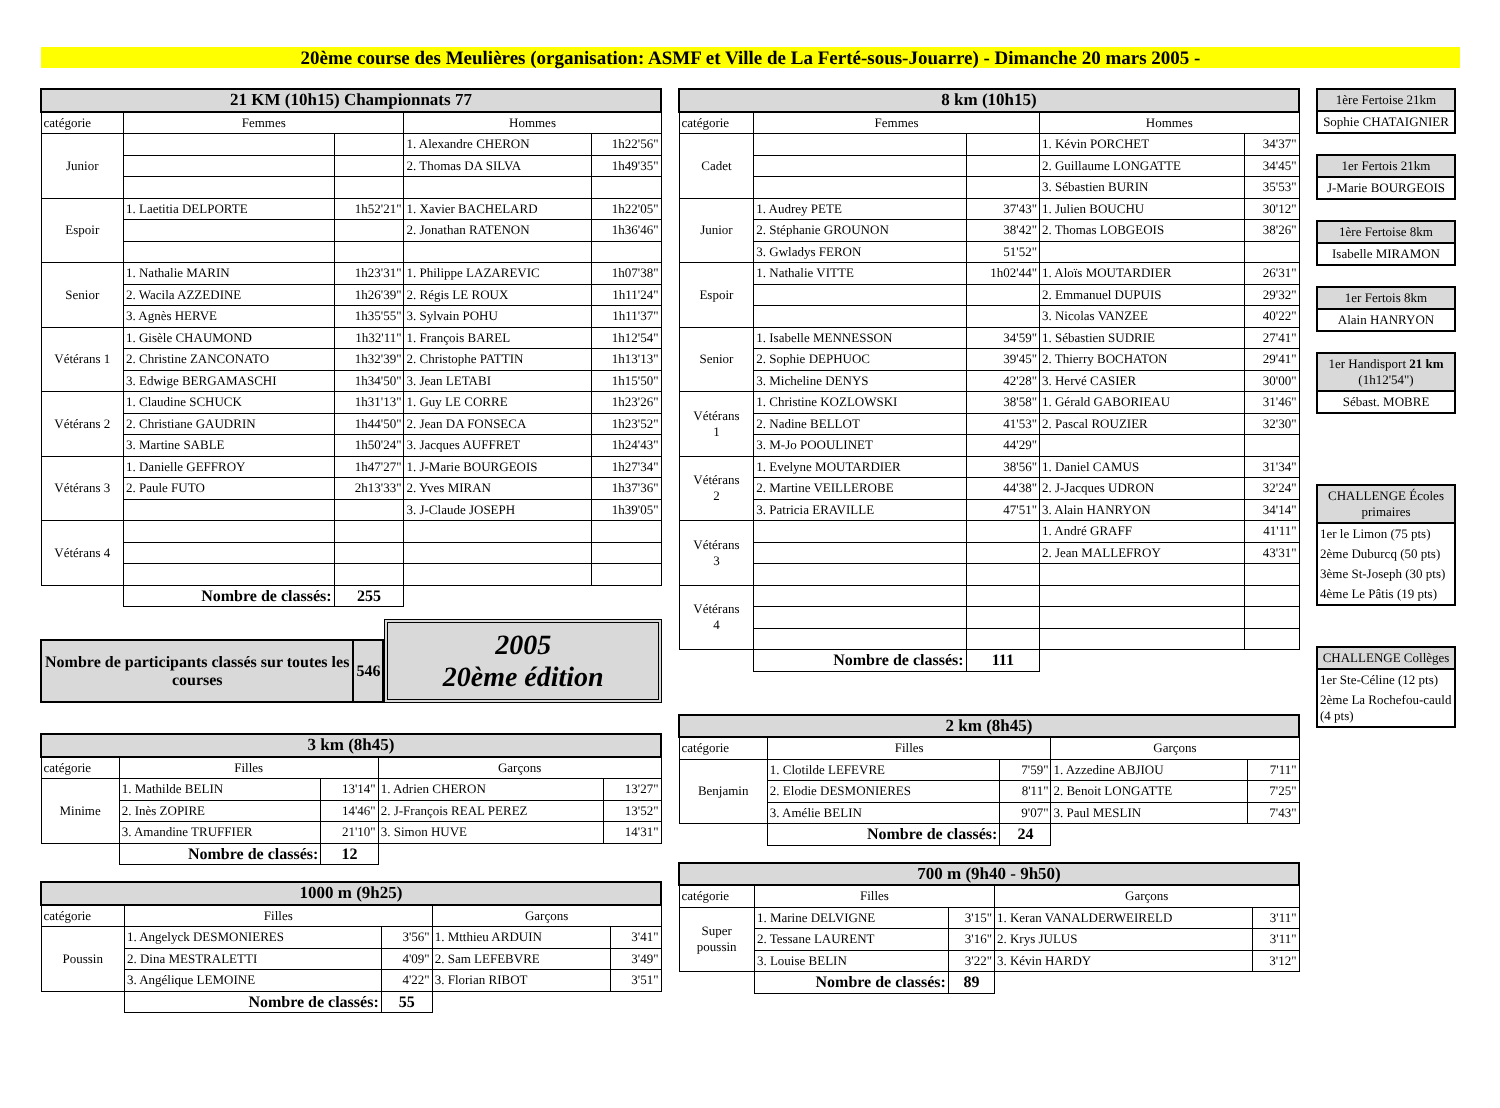20ème course des Meulières (organisation: ASMF et Ville de La Ferté-sous-Jouarre) - Dimanche 20 mars 2005 -
| 21 KM (10h15) Championnats 77 | | | | |
| --- | --- | --- | --- | --- |
| catégorie | Femmes | | Hommes | |
| Junior | | | 1. Alexandre CHERON | 1h22'56" |
| | | | 2. Thomas DA SILVA | 1h49'35" |
| Espoir | 1. Laetitia DELPORTE | 1h52'21" | 1. Xavier BACHELARD | 1h22'05" |
| | | | 2. Jonathan RATENON | 1h36'46" |
| Senior | 1. Nathalie MARIN | 1h23'31" | 1. Philippe LAZAREVIC | 1h07'38" |
| | 2. Wacila AZZEDINE | 1h26'39" | 2. Régis LE ROUX | 1h11'24" |
| | 3. Agnès HERVE | 1h35'55" | 3. Sylvain POHU | 1h11'37" |
| Vétérans 1 | 1. Gisèle CHAUMOND | 1h32'11" | 1. François BAREL | 1h12'54" |
| | 2. Christine ZANCONATO | 1h32'39" | 2. Christophe PATTIN | 1h13'13" |
| | 3. Edwige BERGAMASCHI | 1h34'50" | 3. Jean LETABI | 1h15'50" |
| Vétérans 2 | 1. Claudine SCHUCK | 1h31'13" | 1. Guy LE CORRE | 1h23'26" |
| | 2. Christiane GAUDRIN | 1h44'50" | 2. Jean DA FONSECA | 1h23'52" |
| | 3. Martine SABLE | 1h50'24" | 3. Jacques AUFFRET | 1h24'43" |
| Vétérans 3 | 1. Danielle GEFFROY | 1h47'27" | 1. J-Marie BOURGEOIS | 1h27'34" |
| | 2. Paule FUTO | 2h13'33" | 2. Yves MIRAN | 1h37'36" |
| | | | 3. J-Claude JOSEPH | 1h39'05" |
| Vétérans 4 | | | | |
| | Nombre de classés: | 255 | | |
| Nombre de participants classés sur toutes les courses | 546 |
2005
20ème édition
| 3 km (8h45) | | | | |
| --- | --- | --- | --- | --- |
| catégorie | Filles | | Garçons | |
| Minime | 1. Mathilde BELIN | 13'14" | 1. Adrien CHERON | 13'27" |
| | 2. Inès ZOPIRE | 14'46" | 2. J-François REAL PEREZ | 13'52" |
| | 3. Amandine TRUFFIER | 21'10" | 3. Simon HUVE | 14'31" |
| | Nombre de classés: | 12 | | |
| 1000 m (9h25) | | | | |
| --- | --- | --- | --- | --- |
| catégorie | Filles | | Garçons | |
| Poussin | 1. Angelyck DESMONIERES | 3'56" | 1. Mtthieu ARDUIN | 3'41" |
| | 2. Dina MESTRALETTI | 4'09" | 2. Sam LEFEBVRE | 3'49" |
| | 3. Angélique LEMOINE | 4'22" | 3. Florian RIBOT | 3'51" |
| | Nombre de classés: | 55 | | |
| 8 km (10h15) | | | | |
| --- | --- | --- | --- | --- |
| catégorie | Femmes | | Hommes | |
| Cadet | | | 1. Kévin PORCHET | 34'37" |
| | | | 2. Guillaume LONGATTE | 34'45" |
| | | | 3. Sébastien BURIN | 35'53" |
| Junior | 1. Audrey PETE | 37'43" | 1. Julien BOUCHU | 30'12" |
| | 2. Stéphanie GROUNON | 38'42" | 2. Thomas LOBGEOIS | 38'26" |
| | 3. Gwladys FERON | 51'52" | | |
| Espoir | 1. Nathalie VITTE | 1h02'44" | 1. Aloïs MOUTARDIER | 26'31" |
| | | | 2. Emmanuel DUPUIS | 29'32" |
| | | | 3. Nicolas VANZEE | 40'22" |
| Senior | 1. Isabelle MENNESSON | 34'59" | 1. Sébastien SUDRIE | 27'41" |
| | 2. Sophie DEPHUOC | 39'45" | 2. Thierry BOCHATON | 29'41" |
| | 3. Micheline DENYS | 42'28" | 3. Hervé CASIER | 30'00" |
| Vétérans 1 | 1. Christine KOZLOWSKI | 38'58" | 1. Gérald GABORIEAU | 31'46" |
| | 2. Nadine BELLOT | 41'53" | 2. Pascal ROUZIER | 32'30" |
| | 3. M-Jo POOULINET | 44'29" | | |
| Vétérans 2 | 1. Evelyne MOUTARDIER | 38'56" | 1. Daniel CAMUS | 31'34" |
| | 2. Martine VEILLEROBE | 44'38" | 2. J-Jacques UDRON | 32'24" |
| | 3. Patricia ERAVILLE | 47'51" | 3. Alain HANRYON | 34'14" |
| Vétérans 3 | | | 1. André GRAFF | 41'11" |
| | | | 2. Jean MALLEFROY | 43'31" |
| Vétérans 4 | | | | |
| | Nombre de classés: | 111 | | |
| 2 km (8h45) | | | | |
| --- | --- | --- | --- | --- |
| catégorie | Filles | | Garçons | |
| Benjamin | 1. Clotilde LEFEVRE | 7'59" | 1. Azzedine ABJIOU | 7'11" |
| | 2. Elodie DESMONIERES | 8'11" | 2. Benoit LONGATTE | 7'25" |
| | 3. Amélie BELIN | 9'07" | 3. Paul MESLIN | 7'43" |
| | Nombre de classés: | 24 | | |
| 700 m (9h40 - 9h50) | | | | |
| --- | --- | --- | --- | --- |
| catégorie | Filles | | Garçons | |
| Super poussin | 1. Marine DELVIGNE | 3'15" | 1. Keran VANALDERWEIRELD | 3'11" |
| | 2. Tessane LAURENT | 3'16" | 2. Krys JULUS | 3'11" |
| | 3. Louise BELIN | 3'22" | 3. Kévin HARDY | 3'12" |
| | Nombre de classés: | 89 | | |
1ère Fertoise 21km
Sophie CHATAIGNIER
1er Fertois 21km
J-Marie BOURGEOIS
1ère Fertoise 8km
Isabelle MIRAMON
1er Fertois 8km
Alain HANRYON
1er Handisport 21 km (1h12'54")
Sébast. MOBRE
CHALLENGE Écoles primaires
1er le Limon (75 pts)
2ème Duburcq (50 pts)
3ème St-Joseph (30 pts)
4ème Le Pâtis (19 pts)
CHALLENGE Collèges
1er Ste-Céline (12 pts)
2ème La Rochefou-cauld (4 pts)